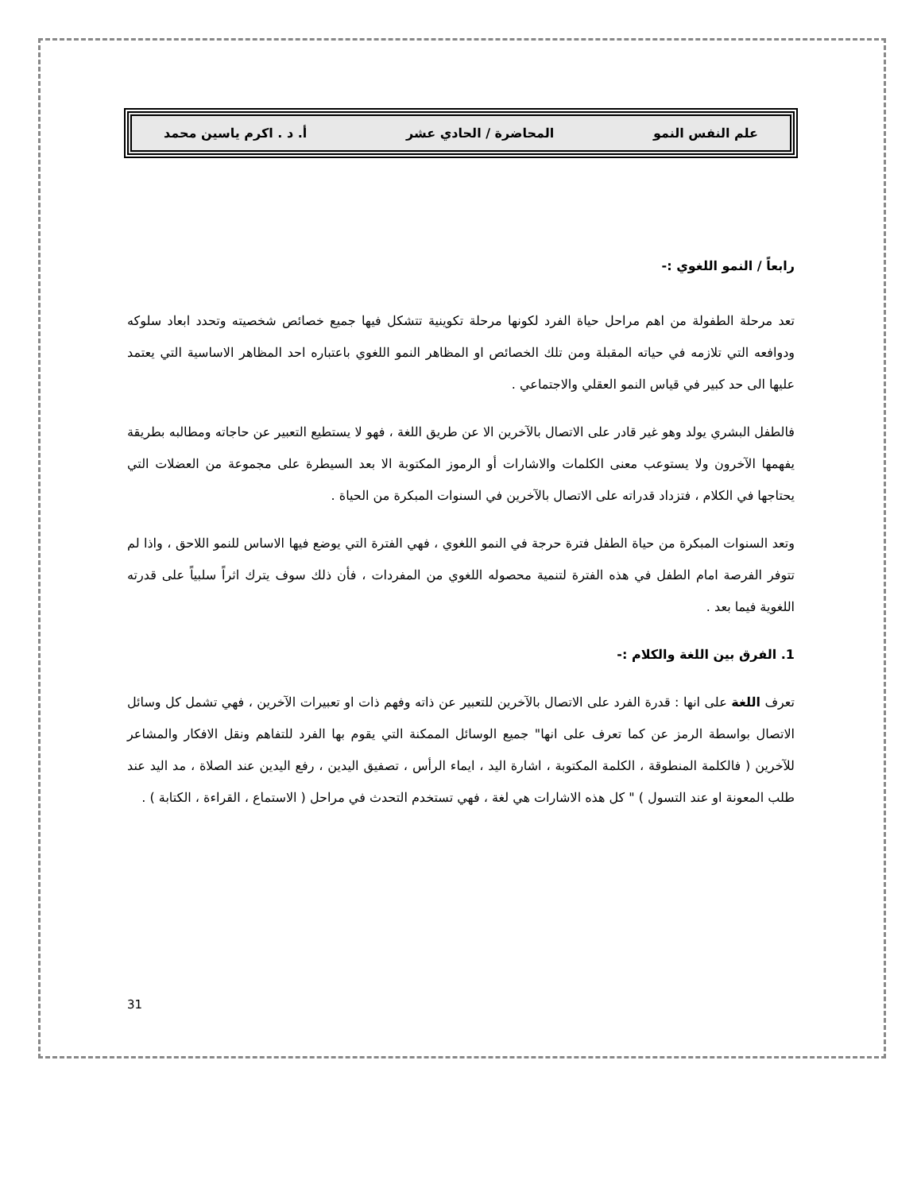علم النفس النمو المحاضرة / الحادي عشر أ. د . اكرم ياسين محمد
رابعاً / النمو اللغوي :-
تعد مرحلة الطفولة من اهم مراحل حياة الفرد لكونها مرحلة تكوينية تتشكل فيها جميع خصائص شخصيته وتحدد ابعاد سلوكه ودوافعه التي تلازمه في حياته المقبلة ومن تلك الخصائص او المظاهر النمو اللغوي باعتباره احد المظاهر الاساسية التي يعتمد عليها الى حد كبير في قياس النمو العقلي والاجتماعي .
فالطفل البشري يولد وهو غير قادر على الاتصال بالآخرين الا عن طريق اللغة ، فهو لا يستطيع التعبير عن حاجاته ومطالبه بطريقة يفهمها الآخرون ولا يستوعب معنى الكلمات والاشارات أو الرموز المكتوبة الا بعد السيطرة على مجموعة من العضلات التي يحتاجها في الكلام ، فتزداد قدراته على الاتصال بالآخرين في السنوات المبكرة من الحياة .
وتعد السنوات المبكرة من حياة الطفل فترة حرجة في النمو اللغوي ، فهي الفترة التي يوضع فيها الاساس للنمو اللاحق ، واذا لم تتوفر الفرصة امام الطفل في هذه الفترة لتنمية محصوله اللغوي من المفردات ، فأن ذلك سوف يترك اثراً سلبياً على قدرته اللغوية فيما بعد .
1. الفرق بين اللغة والكلام :-
تعرف اللغة على انها : قدرة الفرد على الاتصال بالآخرين للتعبير عن ذاته وفهم ذات او تعبيرات الآخرين ، فهي تشمل كل وسائل الاتصال بواسطة الرمز عن كما تعرف على انها" جميع الوسائل الممكنة التي يقوم بها الفرد للتفاهم ونقل الافكار والمشاعر للآخرين ( فالكلمة المنطوقة ، الكلمة المكتوبة ، اشارة اليد ، ايماء الرأس ، تصفيق اليدين ، رفع اليدين عند الصلاة ، مد اليد عند طلب المعونة او عند التسول ) " كل هذه الاشارات هي لغة ، فهي تستخدم التحدث في مراحل ( الاستماع ، القراءة ، الكتابة ) .
31